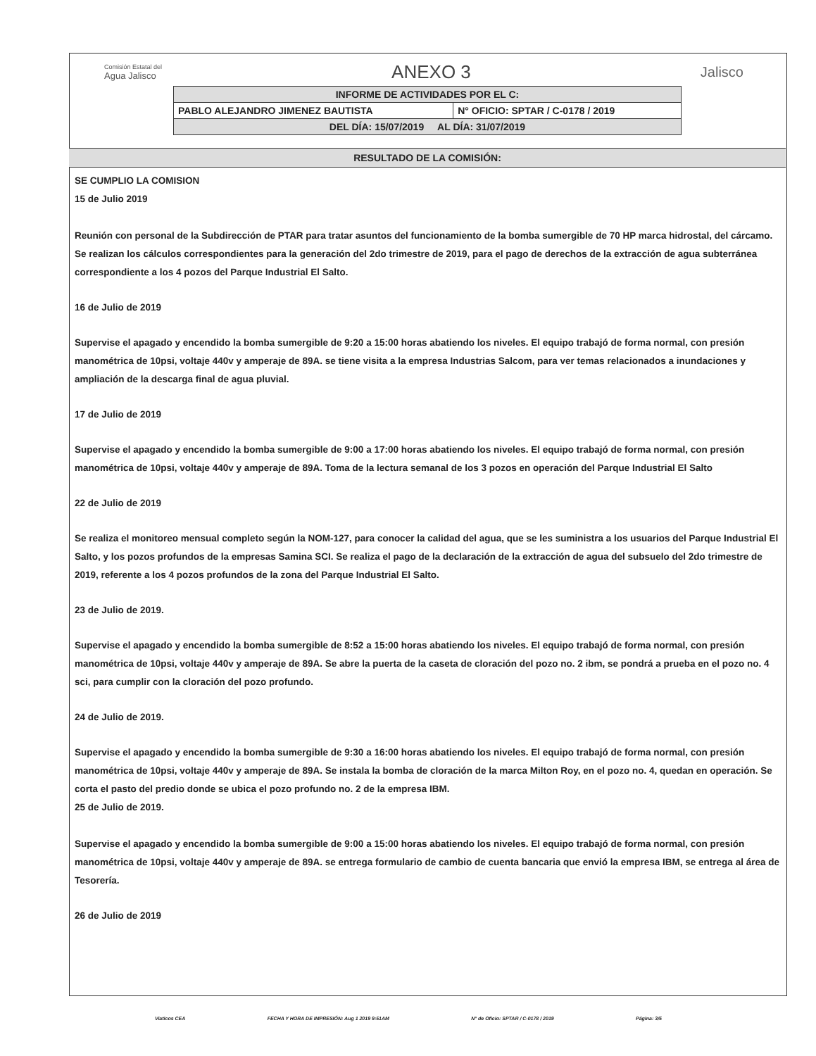Comisión Estatal del
Agua Jalisco
ANEXO 3
Jalisco
| INFORME DE ACTIVIDADES POR EL C: | |
| PABLO ALEJANDRO JIMENEZ BAUTISTA | N° OFICIO: SPTAR / C-0178 / 2019 |
| DEL DÍA: 15/07/2019 AL DÍA: 31/07/2019 | |
RESULTADO DE LA COMISIÓN:
SE CUMPLIO LA COMISION
15 de Julio 2019
Reunión con personal de la Subdirección de PTAR para tratar asuntos del funcionamiento de la bomba sumergible de 70 HP marca hidrostal, del cárcamo. Se realizan los cálculos correspondientes para la generación del 2do trimestre de 2019, para el pago de derechos de la extracción de agua subterránea correspondiente a los 4 pozos del Parque Industrial El Salto.
16 de Julio de 2019
Supervise el apagado y encendido la bomba sumergible de 9:20 a 15:00 horas abatiendo los niveles. El equipo trabajó de forma normal, con presión manométrica de 10psi, voltaje 440v y amperaje de 89A. se tiene visita a la empresa Industrias Salcom, para ver temas relacionados a inundaciones y ampliación de la descarga final de agua pluvial.
17 de Julio de 2019
Supervise el apagado y encendido la bomba sumergible de 9:00 a 17:00 horas abatiendo los niveles. El equipo trabajó de forma normal, con presión manométrica de 10psi, voltaje 440v y amperaje de 89A. Toma de la lectura semanal de los 3 pozos en operación del Parque Industrial El Salto
22 de Julio de 2019
Se realiza el monitoreo mensual completo según la NOM-127, para conocer la calidad del agua, que se les suministra a los usuarios del Parque Industrial El Salto, y los pozos profundos de la empresas Samina SCI. Se realiza el pago de la declaración de la extracción de agua del subsuelo del 2do trimestre de 2019, referente a los 4 pozos profundos de la zona del Parque Industrial El Salto.
23 de Julio de 2019.
Supervise el apagado y encendido la bomba sumergible de 8:52 a 15:00 horas abatiendo los niveles. El equipo trabajó de forma normal, con presión manométrica de 10psi, voltaje 440v y amperaje de 89A. Se abre la puerta de la caseta de cloración del pozo no. 2 ibm, se pondrá a prueba en el pozo no. 4 sci, para cumplir con la cloración del pozo profundo.
24 de Julio de 2019.
Supervise el apagado y encendido la bomba sumergible de 9:30 a 16:00 horas abatiendo los niveles. El equipo trabajó de forma normal, con presión manométrica de 10psi, voltaje 440v y amperaje de 89A. Se instala la bomba de cloración de la marca Milton Roy, en el pozo no. 4, quedan en operación. Se corta el pasto del predio donde se ubica el pozo profundo no. 2 de la empresa IBM.
25 de Julio de 2019.
Supervise el apagado y encendido la bomba sumergible de 9:00 a 15:00 horas abatiendo los niveles. El equipo trabajó de forma normal, con presión manométrica de 10psi, voltaje 440v y amperaje de 89A. se entrega formulario de cambio de cuenta bancaria que envió la empresa IBM, se entrega al área de Tesorería.
26 de Julio de 2019
Viaticos CEA FECHA Y HORA DE IMPRESIÓN: Aug 1 2019 9:51AM N° de Oficio: SPTAR / C-0178 / 2019 Página: 3/5